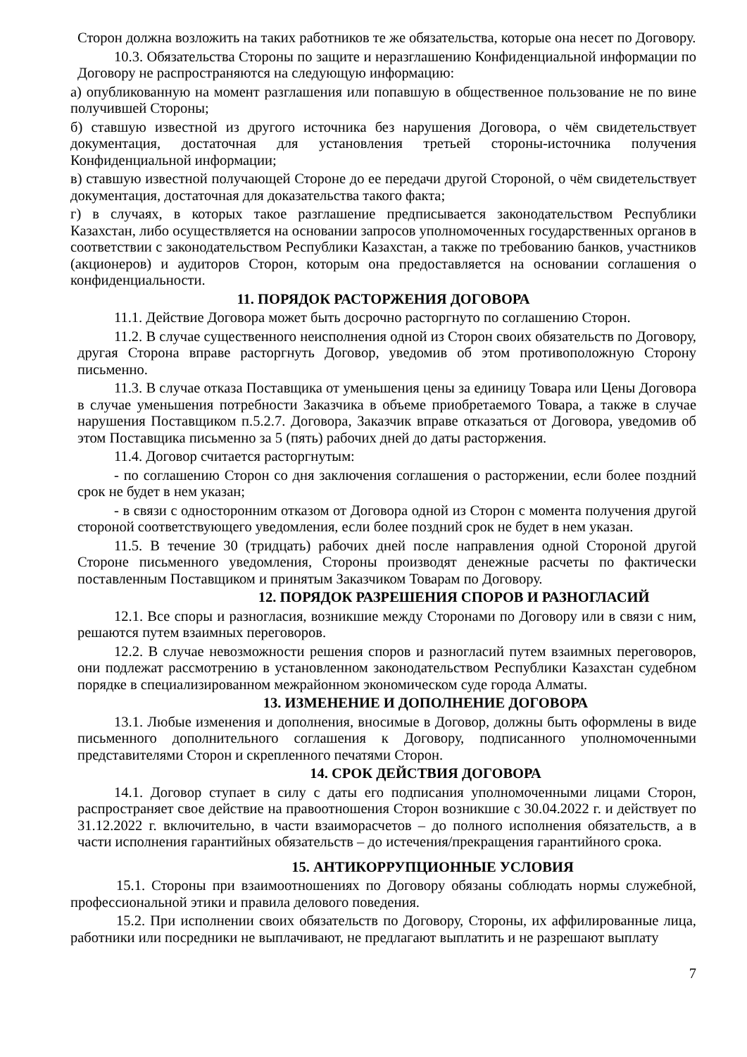Сторон должна возложить на таких работников те же обязательства, которые она несет по Договору.
10.3. Обязательства Стороны по защите и неразглашению Конфиденциальной информации по Договору не распространяются на следующую информацию:
а) опубликованную на момент разглашения или попавшую в общественное пользование не по вине получившей Стороны;
б) ставшую известной из другого источника без нарушения Договора, о чём свидетельствует документация, достаточная для установления третьей стороны-источника получения Конфиденциальной информации;
в) ставшую известной получающей Стороне до ее передачи другой Стороной, о чём свидетельствует документация, достаточная для доказательства такого факта;
г) в случаях, в которых такое разглашение предписывается законодательством Республики Казахстан, либо осуществляется на основании запросов уполномоченных государственных органов в соответствии с законодательством Республики Казахстан, а также по требованию банков, участников (акционеров) и аудиторов Сторон, которым она предоставляется на основании соглашения о конфиденциальности.
11. ПОРЯДОК РАСТОРЖЕНИЯ ДОГОВОРА
11.1. Действие Договора может быть досрочно расторгнуто по соглашению Сторон.
11.2. В случае существенного неисполнения одной из Сторон своих обязательств по Договору, другая Сторона вправе расторгнуть Договор, уведомив об этом противоположную Сторону письменно.
11.3. В случае отказа Поставщика от уменьшения цены за единицу Товара или Цены Договора в случае уменьшения потребности Заказчика в объеме приобретаемого Товара, а также в случае нарушения Поставщиком п.5.2.7. Договора, Заказчик вправе отказаться от Договора, уведомив об этом Поставщика письменно за 5 (пять) рабочих дней до даты расторжения.
11.4. Договор считается расторгнутым:
- по соглашению Сторон со дня заключения соглашения о расторжении, если более поздний срок не будет в нем указан;
- в связи с односторонним отказом от Договора одной из Сторон с момента получения другой стороной соответствующего уведомления, если более поздний срок не будет в нем указан.
11.5. В течение 30 (тридцать) рабочих дней после направления одной Стороной другой Стороне письменного уведомления, Стороны производят денежные расчеты по фактически поставленным Поставщиком и принятым Заказчиком Товарам по Договору.
12. ПОРЯДОК РАЗРЕШЕНИЯ СПОРОВ И РАЗНОГЛАСИЙ
12.1. Все споры и разногласия, возникшие между Сторонами по Договору или в связи с ним, решаются путем взаимных переговоров.
12.2. В случае невозможности решения споров и разногласий путем взаимных переговоров, они подлежат рассмотрению в установленном законодательством Республики Казахстан судебном порядке в специализированном межрайонном экономическом суде города Алматы.
13. ИЗМЕНЕНИЕ И ДОПОЛНЕНИЕ ДОГОВОРА
13.1. Любые изменения и дополнения, вносимые в Договор, должны быть оформлены в виде письменного дополнительного соглашения к Договору, подписанного уполномоченными представителями Сторон и скрепленного печатями Сторон.
14. СРОК ДЕЙСТВИЯ ДОГОВОРА
14.1. Договор ступает в силу с даты его подписания уполномоченными лицами Сторон, распространяет свое действие на правоотношения Сторон возникшие с 30.04.2022 г. и действует по 31.12.2022 г. включительно, в части взаиморасчетов – до полного исполнения обязательств, а в части исполнения гарантийных обязательств – до истечения/прекращения гарантийного срока.
15. АНТИКОРРУПЦИОННЫЕ УСЛОВИЯ
15.1. Стороны при взаимоотношениях по Договору обязаны соблюдать нормы служебной, профессиональной этики и правила делового поведения.
15.2. При исполнении своих обязательств по Договору, Стороны, их аффилированные лица, работники или посредники не выплачивают, не предлагают выплатить и не разрешают выплату
7